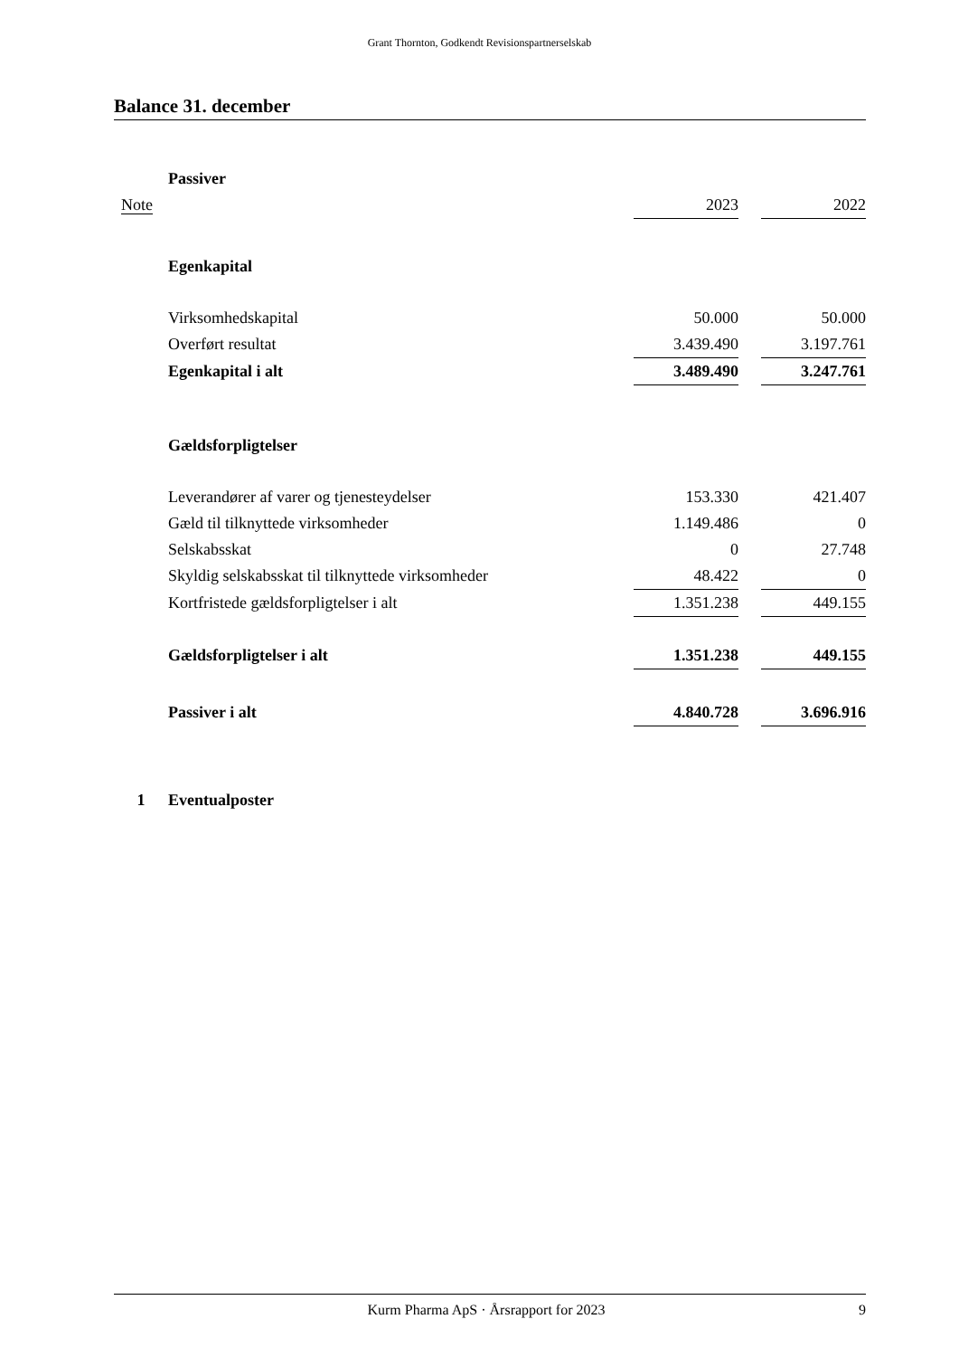Grant Thornton, Godkendt Revisionspartnerselskab
Balance 31. december
| | Passiver | | | |
| Note | | 2023 | | 2022 |
| | Egenkapital | | | |
| | Virksomhedskapital | 50.000 | | 50.000 |
| | Overført resultat | 3.439.490 | | 3.197.761 |
| | Egenkapital i alt | 3.489.490 | | 3.247.761 |
| | Gældsforpligtelser | | | |
| | Leverandører af varer og tjenesteydelser | 153.330 | | 421.407 |
| | Gæld til tilknyttede virksomheder | 1.149.486 | | 0 |
| | Selskabsskat | 0 | | 27.748 |
| | Skyldig selskabsskat til tilknyttede virksomheder | 48.422 | | 0 |
| | Kortfristede gældsforpligtelser i alt | 1.351.238 | | 449.155 |
| | Gældsforpligtelser i alt | 1.351.238 | | 449.155 |
| | Passiver i alt | 4.840.728 | | 3.696.916 |
| 1 | Eventualposter | | | |
Kurm Pharma ApS · Årsrapport for 2023 9